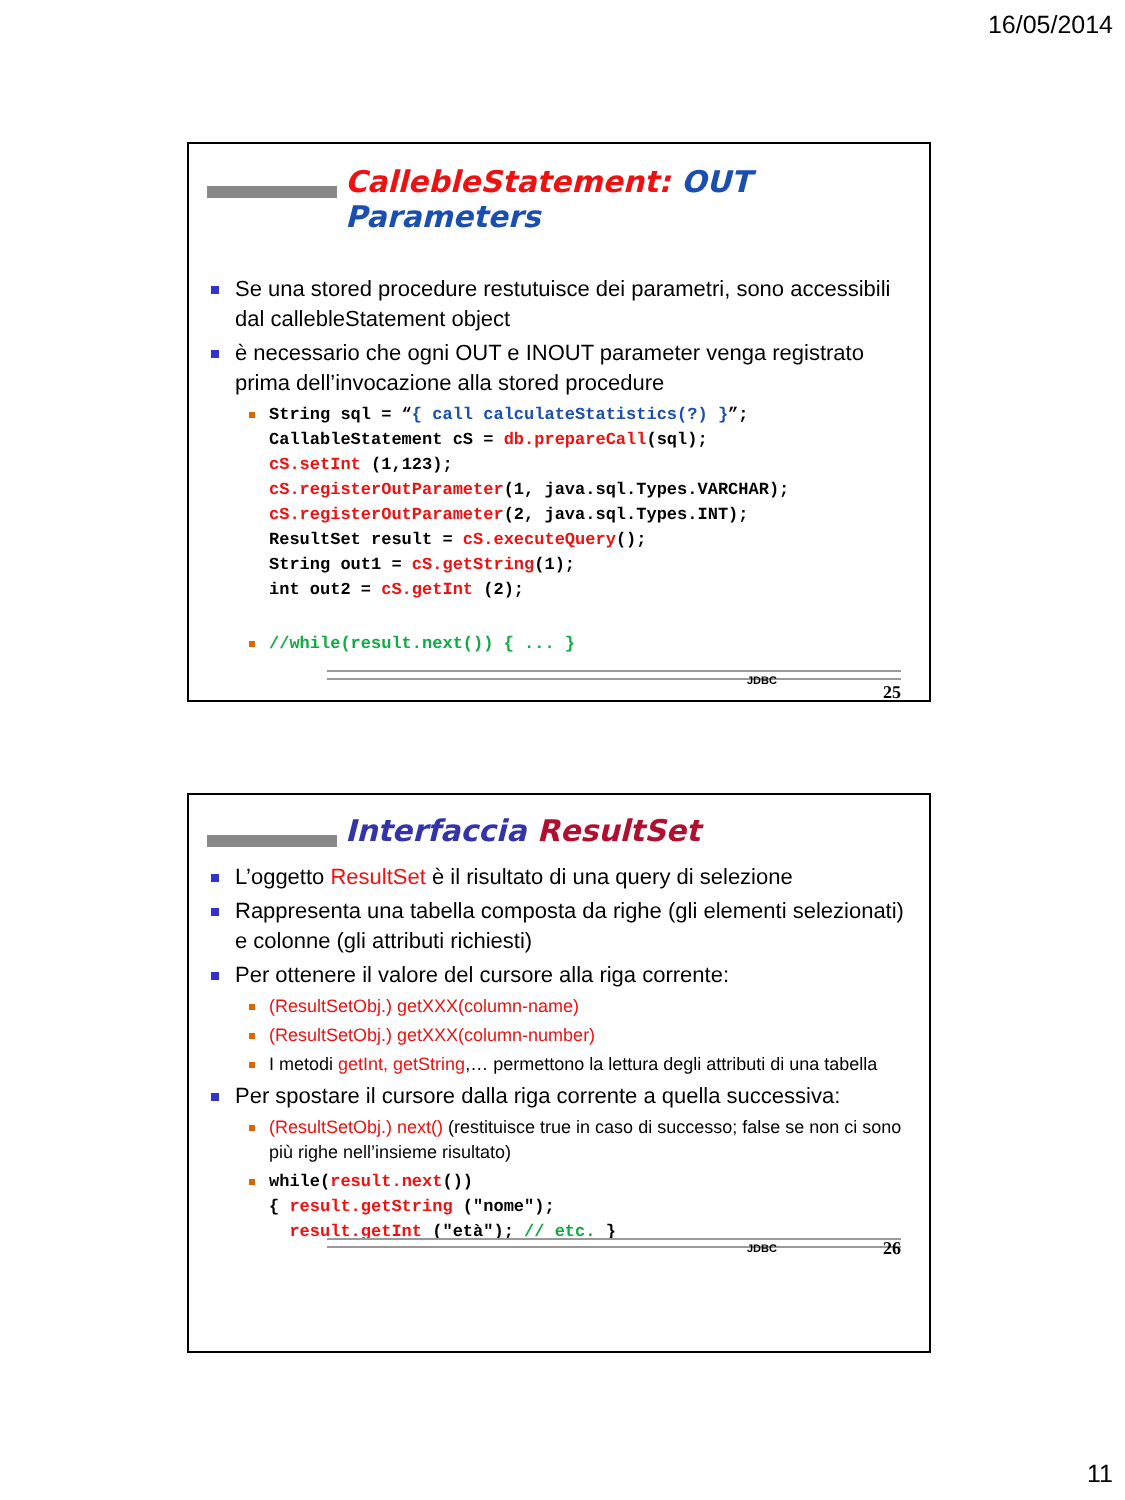16/05/2014
CallebleStatement: OUT Parameters
Se una stored procedure restutuisce dei parametri, sono accessibili dal callebleStatement object
è necessario che ogni OUT e INOUT parameter venga registrato prima dell’invocazione alla stored procedure
String sql = “{ call calculateStatistics(?) }”;
CallableStatement cS = db.prepareCall(sql);
cS.setInt (1,123);
cS.registerOutParameter(1, java.sql.Types.VARCHAR);
cS.registerOutParameter(2, java.sql.Types.INT);
ResultSet result = cS.executeQuery();
String out1 = cS.getString(1);
int out2 = cS.getInt (2);
//while(result.next()) { ... }
JDBC
25
Interfaccia ResultSet
L’oggetto ResultSet è il risultato di una query di selezione
Rappresenta una tabella composta da righe (gli elementi selezionati) e colonne (gli attributi richiesti)
Per ottenere il valore del cursore alla riga corrente:
(ResultSetObj.) getXXX(column-name)
(ResultSetObj.) getXXX(column-number)
I metodi getInt, getString,… permettono la lettura degli attributi di una tabella
Per spostare il cursore dalla riga corrente a quella successiva:
(ResultSetObj.) next() (restituisce true in caso di successo; false se non ci sono più righe nell’insieme risultato)
while(result.next())
{ result.getString ("nome");
  result.getInt ("età"); // etc. }
JDBC 26
11